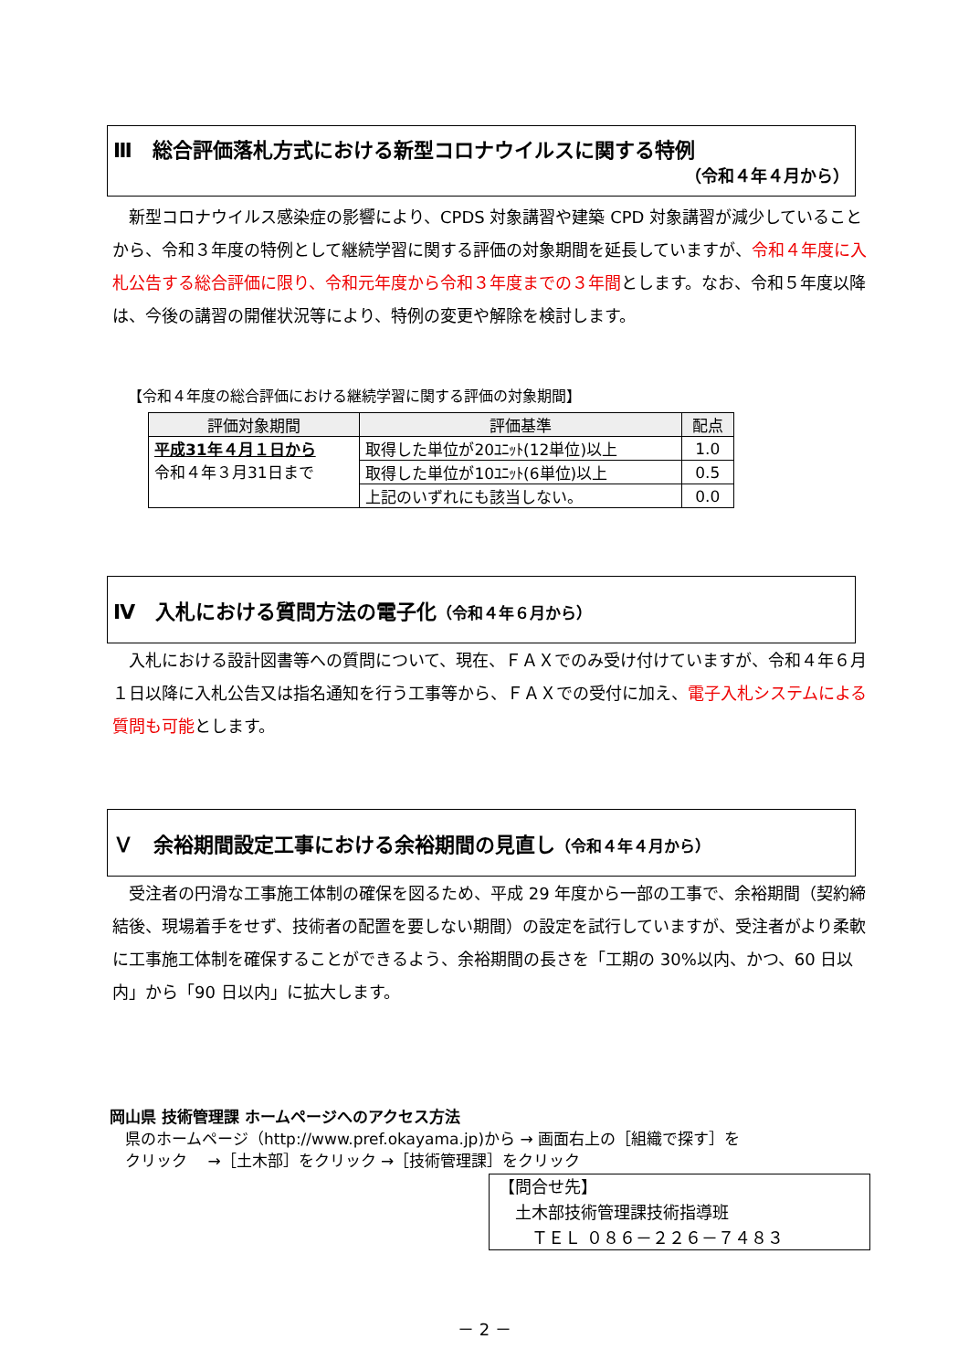Ⅲ　総合評価落札方式における新型コロナウイルスに関する特例
（令和４年４月から）
　新型コロナウイルス感染症の影響により、CPDS 対象講習や建築 CPD 対象講習が減少していることから、令和３年度の特例として継続学習に関する評価の対象期間を延長していますが、令和４年度に入札公告する総合評価に限り、令和元年度から令和３年度までの３年間とします。なお、令和５年度以降は、今後の講習の開催状況等により、特例の変更や解除を検討します。
【令和４年度の総合評価における継続学習に関する評価の対象期間】
| 評価対象期間 | 評価基準 | 配点 |
| --- | --- | --- |
| 平成31年４月１日から 令和４年３月31日まで | 取得した単位が20ﾕﾆｯﾄ(12単位)以上 | 1.0 |
| | 取得した単位が10ﾕﾆｯﾄ(6単位)以上 | 0.5 |
| | 上記のいずれにも該当しない。 | 0.0 |
Ⅳ　入札における質問方法の電子化（令和４年６月から）
　入札における設計図書等への質問について、現在、ＦＡＸでのみ受け付けていますが、令和４年６月１日以降に入札公告又は指名通知を行う工事等から、ＦＡＸでの受付に加え、電子入札システムによる質問も可能とします。
Ｖ　余裕期間設定工事における余裕期間の見直し（令和４年４月から）
　受注者の円滑な工事施工体制の確保を図るため、平成 29 年度から一部の工事で、余裕期間（契約締結後、現場着手をせず、技術者の配置を要しない期間）の設定を試行していますが、受注者がより柔軟に工事施工体制を確保することができるよう、余裕期間の長さを「工期の 30%以内、かつ、60 日以内」から「90 日以内」に拡大します。
岡山県 技術管理課 ホームページへのアクセス方法
　県のホームページ（http://www.pref.okayama.jp)から → 画面右上の［組織で探す］を
　クリック　 →［土木部］をクリック →［技術管理課］をクリック
【問合せ先】
　土木部技術管理課技術指導班
　　ＴＥＬ ０８６－２２６－７４８３
－ 2 －